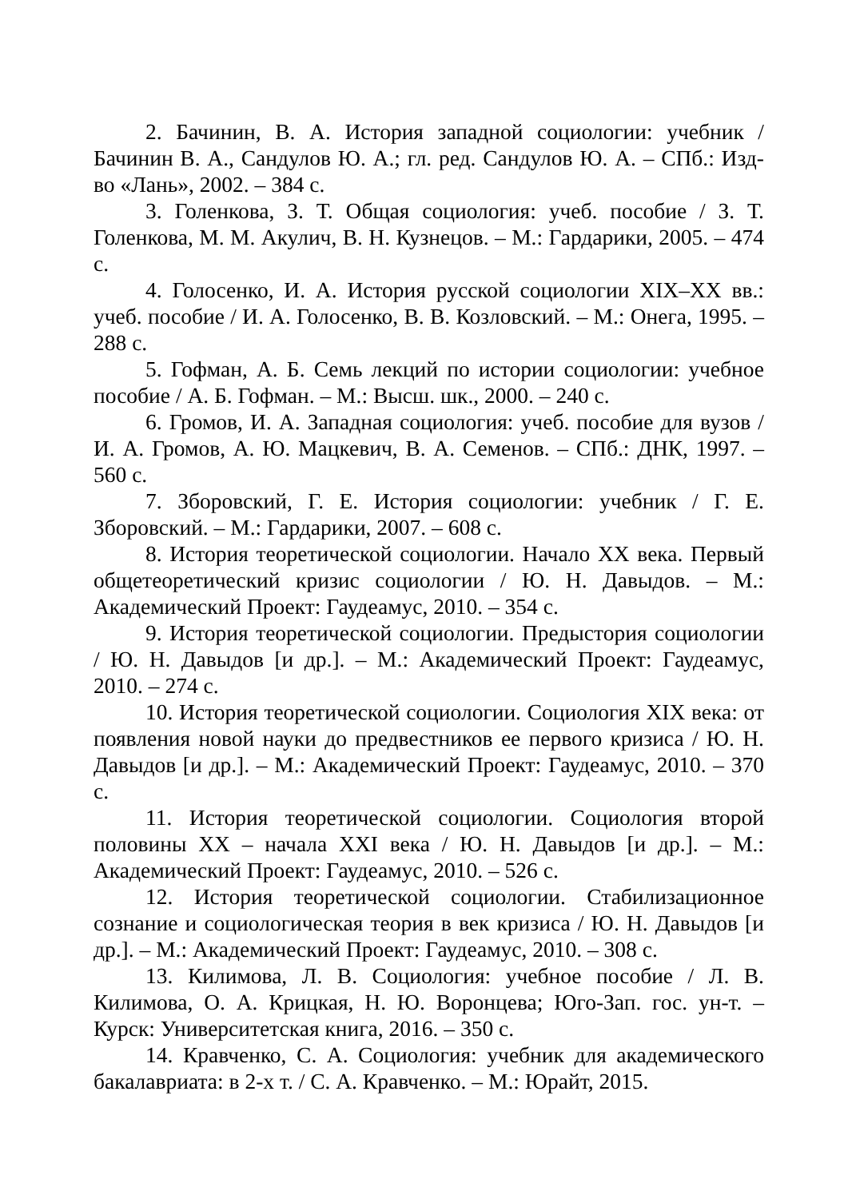2. Бачинин, В. А. История западной социологии: учебник / Бачинин В. А., Сандулов Ю. А.; гл. ред. Сандулов Ю. А. – СПб.: Изд-во «Лань», 2002. – 384 с.
3. Голенкова, З. Т. Общая социология: учеб. пособие / З. Т. Голенкова, М. М. Акулич, В. Н. Кузнецов. – М.: Гардарики, 2005. – 474 с.
4. Голосенко, И. А. История русской социологии XIX–XX вв.: учеб. пособие / И. А. Голосенко, В. В. Козловский. – М.: Онега, 1995. – 288 с.
5. Гофман, А. Б. Семь лекций по истории социологии: учебное пособие / А. Б. Гофман. – М.: Высш. шк., 2000. – 240 с.
6. Громов, И. А. Западная социология: учеб. пособие для вузов / И. А. Громов, А. Ю. Мацкевич, В. А. Семенов. – СПб.: ДНК, 1997. – 560 с.
7. Зборовский, Г. Е. История социологии: учебник / Г. Е. Зборовский. – М.: Гардарики, 2007. – 608 с.
8. История теоретической социологии. Начало XX века. Первый общетеоретический кризис социологии / Ю. Н. Давыдов. – М.: Академический Проект: Гаудеамус, 2010. – 354 с.
9. История теоретической социологии. Предыстория социологии / Ю. Н. Давыдов [и др.]. – М.: Академический Проект: Гаудеамус, 2010. – 274 с.
10. История теоретической социологии. Социология XIX века: от появления новой науки до предвестников ее первого кризиса / Ю. Н. Давыдов [и др.]. – М.: Академический Проект: Гаудеамус, 2010. – 370 с.
11. История теоретической социологии. Социология второй половины XX – начала XXI века / Ю. Н. Давыдов [и др.]. – М.: Академический Проект: Гаудеамус, 2010. – 526 с.
12. История теоретической социологии. Стабилизационное сознание и социологическая теория в век кризиса / Ю. Н. Давыдов [и др.]. – М.: Академический Проект: Гаудеамус, 2010. – 308 с.
13. Килимова, Л. В. Социология: учебное пособие / Л. В. Килимова, О. А. Крицкая, Н. Ю. Воронцева; Юго-Зап. гос. ун-т. – Курск: Университетская книга, 2016. – 350 с.
14. Кравченко, С. А. Социология: учебник для академического бакалавриата: в 2-х т. / С. А. Кравченко. – М.: Юрайт, 2015.